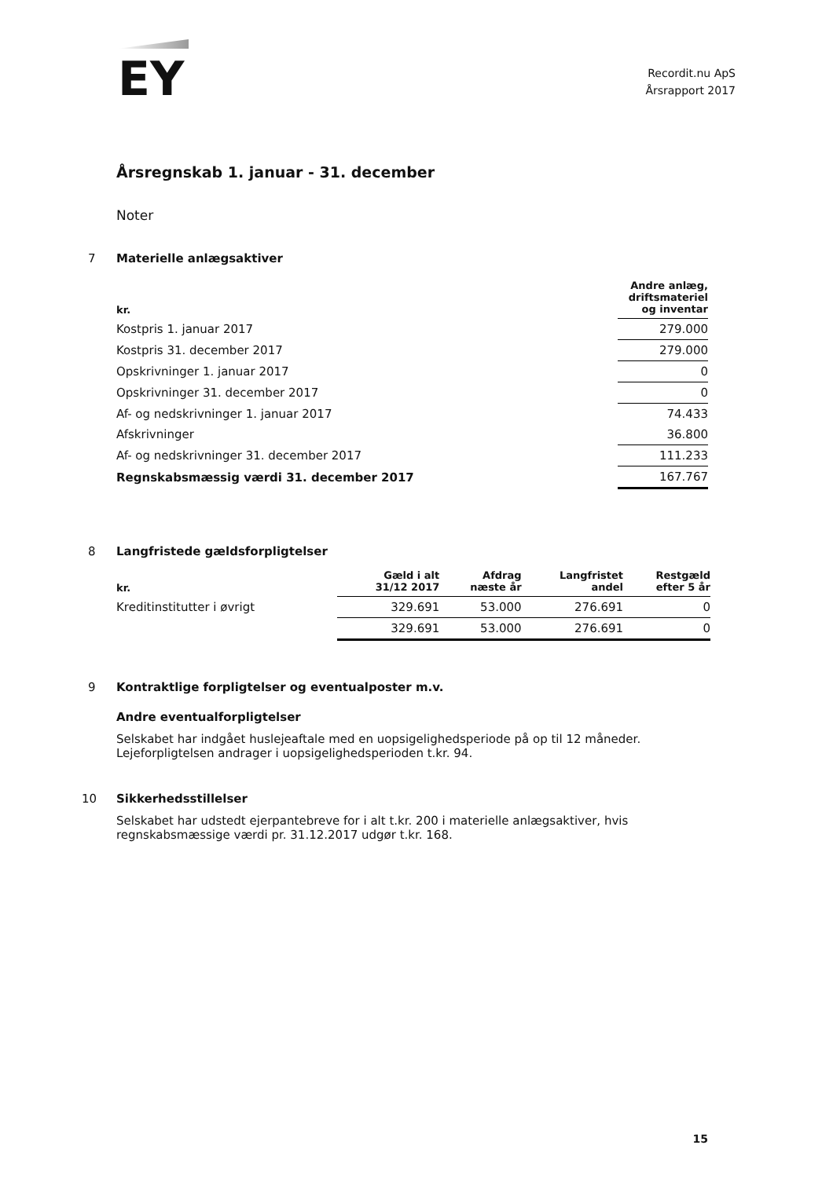EY
Recordit.nu ApS
Årsrapport 2017
Årsregnskab 1. januar - 31. december
Noter
7 Materielle anlægsaktiver
| kr. | Andre anlæg, driftsmateriel og inventar |
| --- | --- |
| Kostpris 1. januar 2017 | 279.000 |
| Kostpris 31. december 2017 | 279.000 |
| Opskrivninger 1. januar 2017 | 0 |
| Opskrivninger 31. december 2017 | 0 |
| Af- og nedskrivninger 1. januar 2017 | 74.433 |
| Afskrivninger | 36.800 |
| Af- og nedskrivninger 31. december 2017 | 111.233 |
| Regnskabsmæssig værdi 31. december 2017 | 167.767 |
8 Langfristede gældsforpligtelser
| kr. | Gæld i alt 31/12 2017 | Afdrag næste år | Langfristet andel | Restgæld efter 5 år |
| --- | --- | --- | --- | --- |
| Kreditinstitutter i øvrigt | 329.691 | 53.000 | 276.691 | 0 |
| | 329.691 | 53.000 | 276.691 | 0 |
9 Kontraktlige forpligtelser og eventualposter m.v.
Andre eventualforpligtelser
Selskabet har indgået huslejeaftale med en uopsigelighedsperiode på op til 12 måneder.
Lejeforpligtelsen andrager i uopsigelighedsperioden t.kr. 94.
10 Sikkerhedsstillelser
Selskabet har udstedt ejerpantebreve for i alt t.kr. 200 i materielle anlægsaktiver, hvis regnskabsmæssige værdi pr. 31.12.2017 udgør t.kr. 168.
15